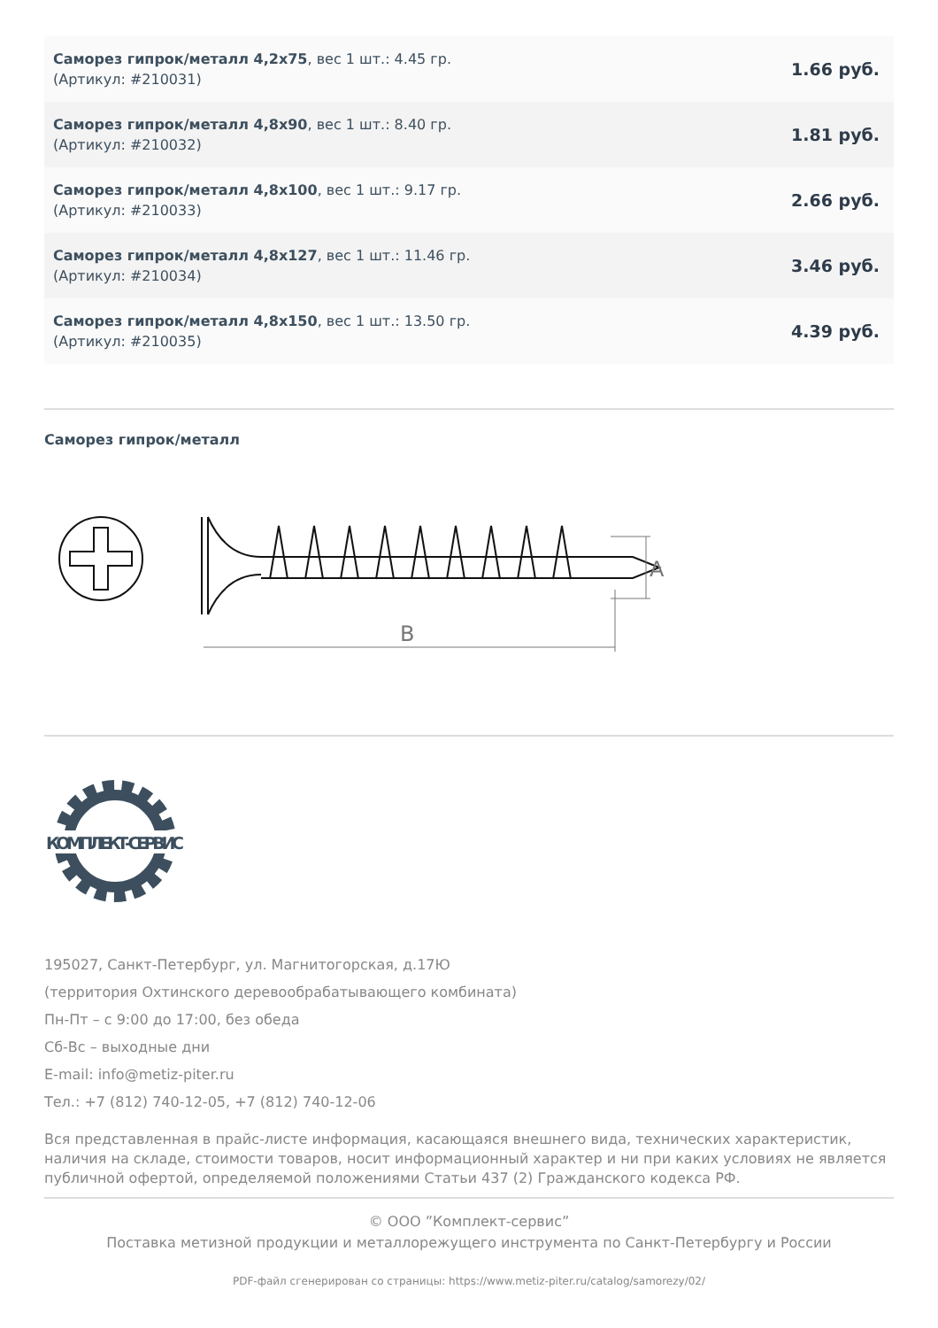| Саморез гипрок/металл 4,2x75 , вес 1 шт.: 4.45 гр. (Артикул: #210031) | 1.66 руб. |
| Саморез гипрок/металл 4,8x90 , вес 1 шт.: 8.40 гр. (Артикул: #210032) | 1.81 руб. |
| Саморез гипрок/металл 4,8x100 , вес 1 шт.: 9.17 гр. (Артикул: #210033) | 2.66 руб. |
| Саморез гипрок/металл 4,8x127 , вес 1 шт.: 11.46 гр. (Артикул: #210034) | 3.46 руб. |
| Саморез гипрок/металл 4,8x150 , вес 1 шт.: 13.50 гр. (Артикул: #210035) | 4.39 руб. |
Саморез гипрок/металл
B
A
КОМПЛЕКТ-СЕРВИС
195027, Санкт-Петербург, ул. Магнитогорская, д.17Ю
(территория Охтинского деревообрабатывающего комбината)
Пн-Пт – с 9:00 до 17:00, без обеда
Сб-Вс – выходные дни
E-mail: info@metiz-piter.ru
Тел.: +7 (812) 740-12-05, +7 (812) 740-12-06
Вся представленная в прайс-листе информация, касающаяся внешнего вида, технических характеристик, наличия на складе, стоимости товаров, носит информационный характер и ни при каких условиях не является публичной офертой, определяемой положениями Статьи 437 (2) Гражданского кодекса РФ.
© ООО ”Комплект-сервис”
Поставка метизной продукции и металлорежущего инструмента по Санкт-Петербургу и России
PDF-файл сгенерирован со страницы: https://www.metiz-piter.ru/catalog/samorezy/02/